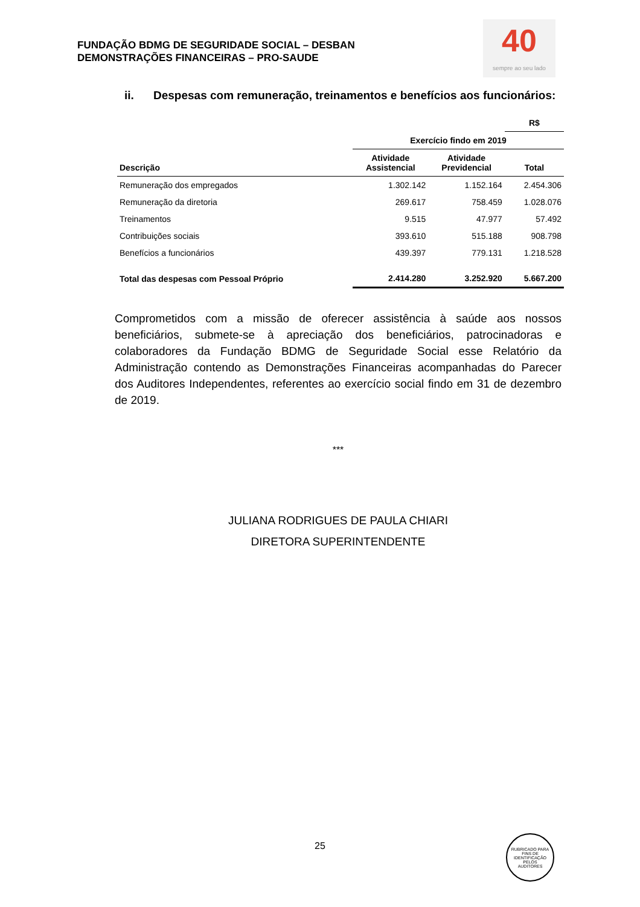FUNDAÇÃO BDMG DE SEGURIDADE SOCIAL – DESBAN
DEMONSTRAÇÕES FINANCEIRAS – PRO-SAUDE
40
sempre ao seu lado
ii. Despesas com remuneração, treinamentos e benefícios aos funcionários:
| | | | R$ |
| | Exercício findo em 2019 | | |
| Descrição | Atividade Assistencial | Atividade Previdencial | Total |
| Remuneração dos empregados | 1.302.142 | 1.152.164 | 2.454.306 |
| Remuneração da diretoria | 269.617 | 758.459 | 1.028.076 |
| Treinamentos | 9.515 | 47.977 | 57.492 |
| Contribuições sociais | 393.610 | 515.188 | 908.798 |
| Benefícios a funcionários | 439.397 | 779.131 | 1.218.528 |
| Total das despesas com Pessoal Próprio | 2.414.280 | 3.252.920 | 5.667.200 |
Comprometidos com a missão de oferecer assistência à saúde aos nossos beneficiários, submete-se à apreciação dos beneficiários, patrocinadoras e colaboradores da Fundação BDMG de Seguridade Social esse Relatório da Administração contendo as Demonstrações Financeiras acompanhadas do Parecer dos Auditores Independentes, referentes ao exercício social findo em 31 de dezembro de 2019.
***
JULIANA RODRIGUES DE PAULA CHIARI
DIRETORA SUPERINTENDENTE
25
RUBRICADO PARA FINS DE IDENTIFICAÇÃO
PELOS
AUDITORES